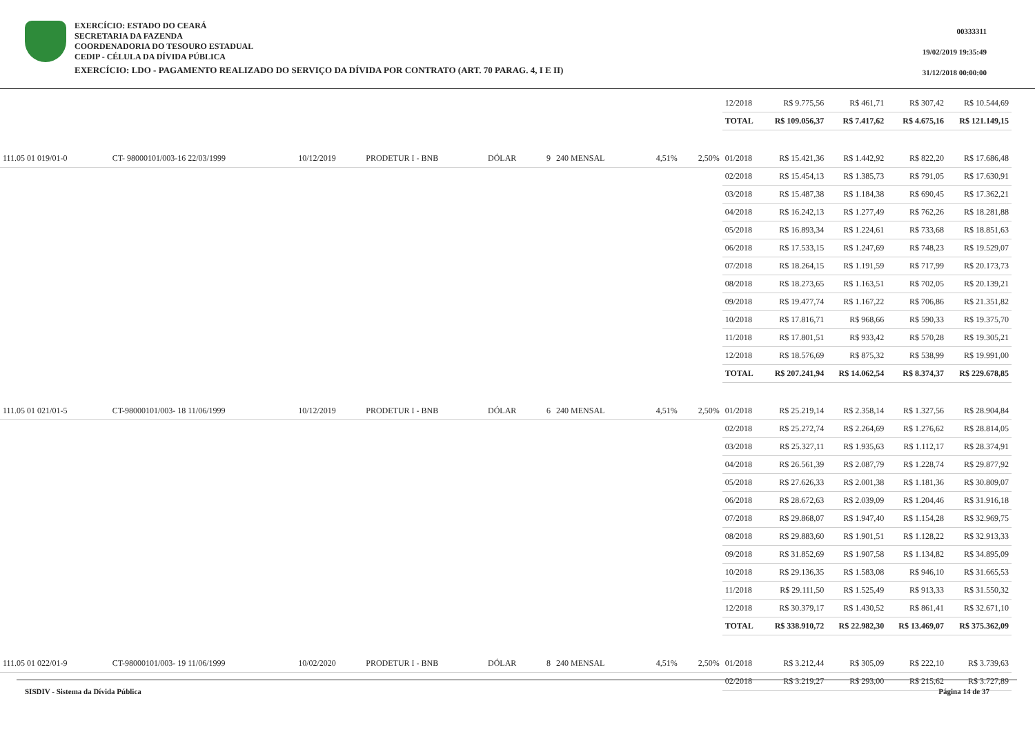EXERCÍCIO: ESTADO DO CEARÁ
SECRETARIA DA FAZENDA
COORDENADORIA DO TESOURO ESTADUAL
CEDIP - CÉLULA DA DÍVIDA PÚBLICA
EXERCÍCIO: LDO - PAGAMENTO REALIZADO DO SERVIÇO DA DÍVIDA POR CONTRATO (ART. 70 PARAG. 4, I E II)
00333311
19/02/2019 19:35:49
31/12/2018 00:00:00
| | | | | | | | | | 12/2018 | R$ 9.775,56 | R$ 461,71 | R$ 307,42 | R$ 10.544,69 |
| | | | | | | | | | TOTAL | R$ 109.056,37 | R$ 7.417,62 | R$ 4.675,16 | R$ 121.149,15 |
| 111.05 01 019/01-0 | CT- 98000101/003-16 22/03/1999 | 10/12/2019 | PRODETUR I - BNB | DÓLAR | 9 | 240 MENSAL | 4,51% | 2,50% | 01/2018 | R$ 15.421,36 | R$ 1.442,92 | R$ 822,20 | R$ 17.686,48 |
| | | | | | | | | | 02/2018 | R$ 15.454,13 | R$ 1.385,73 | R$ 791,05 | R$ 17.630,91 |
| | | | | | | | | | 03/2018 | R$ 15.487,38 | R$ 1.184,38 | R$ 690,45 | R$ 17.362,21 |
| | | | | | | | | | 04/2018 | R$ 16.242,13 | R$ 1.277,49 | R$ 762,26 | R$ 18.281,88 |
| | | | | | | | | | 05/2018 | R$ 16.893,34 | R$ 1.224,61 | R$ 733,68 | R$ 18.851,63 |
| | | | | | | | | | 06/2018 | R$ 17.533,15 | R$ 1.247,69 | R$ 748,23 | R$ 19.529,07 |
| | | | | | | | | | 07/2018 | R$ 18.264,15 | R$ 1.191,59 | R$ 717,99 | R$ 20.173,73 |
| | | | | | | | | | 08/2018 | R$ 18.273,65 | R$ 1.163,51 | R$ 702,05 | R$ 20.139,21 |
| | | | | | | | | | 09/2018 | R$ 19.477,74 | R$ 1.167,22 | R$ 706,86 | R$ 21.351,82 |
| | | | | | | | | | 10/2018 | R$ 17.816,71 | R$ 968,66 | R$ 590,33 | R$ 19.375,70 |
| | | | | | | | | | 11/2018 | R$ 17.801,51 | R$ 933,42 | R$ 570,28 | R$ 19.305,21 |
| | | | | | | | | | 12/2018 | R$ 18.576,69 | R$ 875,32 | R$ 538,99 | R$ 19.991,00 |
| | | | | | | | | | TOTAL | R$ 207.241,94 | R$ 14.062,54 | R$ 8.374,37 | R$ 229.678,85 |
| 111.05 01 021/01-5 | CT-98000101/003- 18 11/06/1999 | 10/12/2019 | PRODETUR I - BNB | DÓLAR | 6 | 240 MENSAL | 4,51% | 2,50% | 01/2018 | R$ 25.219,14 | R$ 2.358,14 | R$ 1.327,56 | R$ 28.904,84 |
| | | | | | | | | | 02/2018 | R$ 25.272,74 | R$ 2.264,69 | R$ 1.276,62 | R$ 28.814,05 |
| | | | | | | | | | 03/2018 | R$ 25.327,11 | R$ 1.935,63 | R$ 1.112,17 | R$ 28.374,91 |
| | | | | | | | | | 04/2018 | R$ 26.561,39 | R$ 2.087,79 | R$ 1.228,74 | R$ 29.877,92 |
| | | | | | | | | | 05/2018 | R$ 27.626,33 | R$ 2.001,38 | R$ 1.181,36 | R$ 30.809,07 |
| | | | | | | | | | 06/2018 | R$ 28.672,63 | R$ 2.039,09 | R$ 1.204,46 | R$ 31.916,18 |
| | | | | | | | | | 07/2018 | R$ 29.868,07 | R$ 1.947,40 | R$ 1.154,28 | R$ 32.969,75 |
| | | | | | | | | | 08/2018 | R$ 29.883,60 | R$ 1.901,51 | R$ 1.128,22 | R$ 32.913,33 |
| | | | | | | | | | 09/2018 | R$ 31.852,69 | R$ 1.907,58 | R$ 1.134,82 | R$ 34.895,09 |
| | | | | | | | | | 10/2018 | R$ 29.136,35 | R$ 1.583,08 | R$ 946,10 | R$ 31.665,53 |
| | | | | | | | | | 11/2018 | R$ 29.111,50 | R$ 1.525,49 | R$ 913,33 | R$ 31.550,32 |
| | | | | | | | | | 12/2018 | R$ 30.379,17 | R$ 1.430,52 | R$ 861,41 | R$ 32.671,10 |
| | | | | | | | | | TOTAL | R$ 338.910,72 | R$ 22.982,30 | R$ 13.469,07 | R$ 375.362,09 |
| 111.05 01 022/01-9 | CT-98000101/003- 19 11/06/1999 | 10/02/2020 | PRODETUR I - BNB | DÓLAR | 8 | 240 MENSAL | 4,51% | 2,50% | 01/2018 | R$ 3.212,44 | R$ 305,09 | R$ 222,10 | R$ 3.739,63 |
| | | | | | | | | | 02/2018 | R$ 3.219,27 | R$ 293,00 | R$ 215,62 | R$ 3.727,89 |
SISDIV - Sistema da Dívida Pública Página 14 de 37